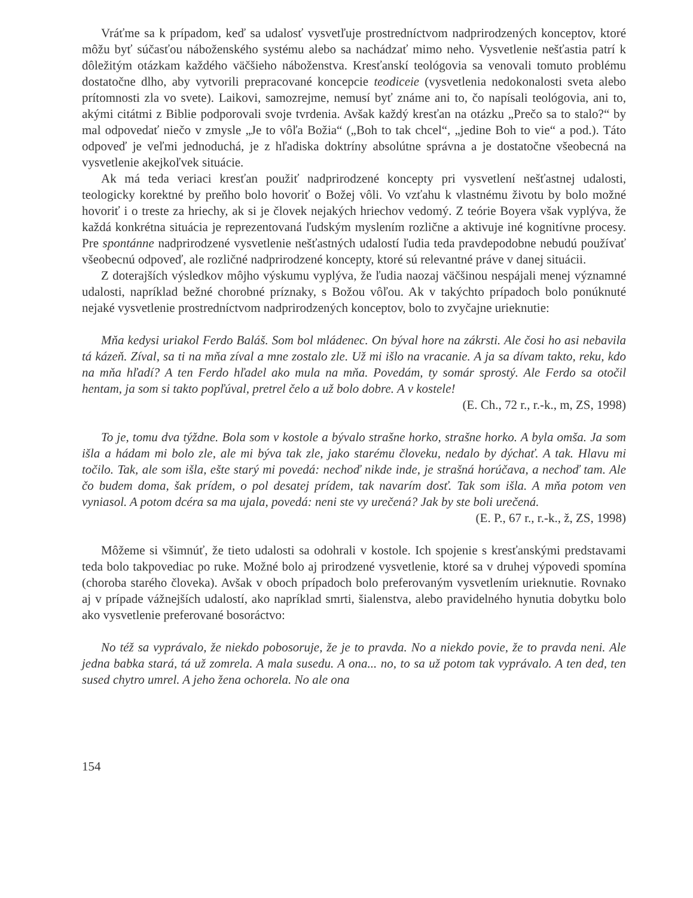Vráťme sa k prípadom, keď sa udalosť vysvetľuje prostredníctvom nadprirodzených konceptov, ktoré môžu byť súčasťou náboženského systému alebo sa nachádzať mimo neho. Vysvetlenie nešťastia patrí k dôležitým otázkam každého väčšieho náboženstva. Kresťanskí teológovia sa venovali tomuto problému dostatočne dlho, aby vytvorili prepracované koncepcie teodiceie (vysvetlenia nedokonalosti sveta alebo prítomnosti zla vo svete). Laikovi, samozrejme, nemusí byť známe ani to, čo napísali teológovia, ani to, akými citátmi z Biblie podporovali svoje tvrdenia. Avšak každý kresťan na otázku „Prečo sa to stalo?“ by mal odpovedať niečo v zmysle „Je to vôľa Božia“ („Boh to tak chcel“, „jedine Boh to vie“ a pod.). Táto odpoveď je veľmi jednoduchá, je z hľadiska doktríny absolútne správna a je dostatočne všeobecná na vysvetlenie akejkoľvek situácie.
Ak má teda veriaci kresťan použiť nadprirodzené koncepty pri vysvetlení nešťastnej udalosti, teologicky korektné by preňho bolo hovoriť o Božej vôli. Vo vzťahu k vlastnému životu by bolo možné hovoriť i o treste za hriechy, ak si je človek nejakých hriechov vedomý. Z teórie Boyera však vyplýva, že každá konkrétna situácia je reprezentovaná ľudským myslením rozlične a aktivuje iné kognitívne procesy. Pre spontánne nadprirodzené vysvetlenie nešťastných udalostí ľudia teda pravdepodobne nebudú používať všeobecnú odpoveď, ale rozličné nadprirodzené koncepty, ktoré sú relevantné práve v danej situácii.
Z doterajších výsledkov môjho výskumu vyplýva, že ľudia naozaj väčšinou nespájali menej významné udalosti, napríklad bežné chorobné príznaky, s Božou vôľou. Ak v takýchto prípadoch bolo ponúknuté nejaké vysvetlenie prostredníctvom nadprirodzených konceptov, bolo to zvyčajne urieknutie:
Mňa kedysi uriakol Ferdo Baláš. Som bol mládenec. On býval hore na zákrsti. Ale čosi ho asi nebavila tá kázeň. Zíval, sa ti na mňa zíval a mne zostalo zle. Už mi išlo na vracanie. A ja sa dívam takto, reku, kdo na mňa hľadí? A ten Ferdo hľadel ako mula na mňa. Povedám, ty somár sprostý. Ale Ferdo sa otočil hentam, ja som si takto popľúval, pretrel čelo a už bolo dobre. A v kostele!
(E. Ch., 72 r., r.-k., m, ZS, 1998)
To je, tomu dva týždne. Bola som v kostole a bývalo strašne horko, strašne horko. A byla omša. Ja som išla a hádam mi bolo zle, ale mi býva tak zle, jako starému človeku, nedalo by dýchať. A tak. Hlavu mi točilo. Tak, ale som išla, ešte starý mi povedá: nechoď nikde inde, je strašná horúčava, a nechoď tam. Ale čo budem doma, šak prídem, o pol desatej prídem, tak navarím dosť. Tak som išla. A mňa potom ven vyniasol. A potom dcéra sa ma ujala, povedá: neni ste vy urečená? Jak by ste boli urečená.
(E. P., 67 r., r.-k., ž, ZS, 1998)
Môžeme si všimnúť, že tieto udalosti sa odohrali v kostole. Ich spojenie s kresťanskými predstavami teda bolo takpovediac po ruke. Možné bolo aj prirodzené vysvetlenie, ktoré sa v druhej výpovedi spomína (choroba starého človeka). Avšak v oboch prípadoch bolo preferovaným vysvetlením urieknutie. Rovnako aj v prípade vážnejších udalostí, ako napríklad smrti, šialenstva, alebo pravidelného hynutia dobytku bolo ako vysvetlenie preferované bosoráctvo:
No též sa vyprávalo, že niekdo pobosoruje, že je to pravda. No a niekdo povie, že to pravda neni. Ale jedna babka stará, tá už zomrela. A mala susedu. A ona... no, to sa už potom tak vyprávalo. A ten ded, ten sused chytro umrel. A jeho žena ochorela. No ale ona
154